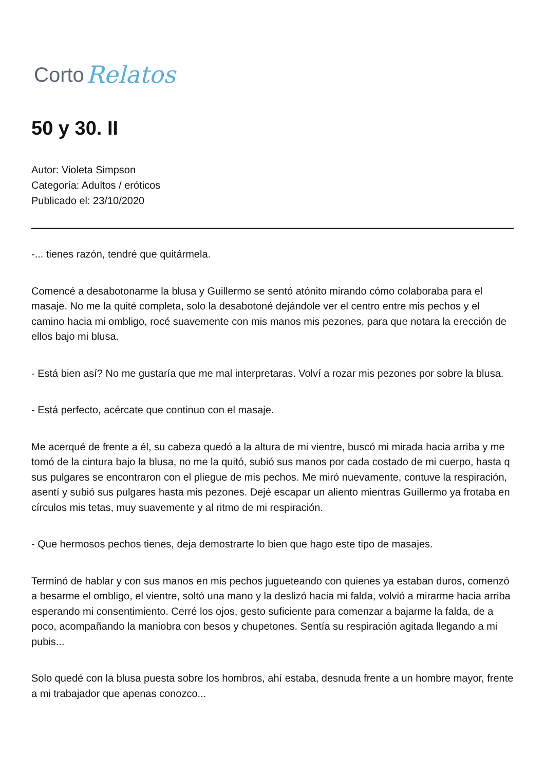Corto Relatos
50 y 30. II
Autor: Violeta Simpson
Categoría: Adultos / eróticos
Publicado el: 23/10/2020
-... tienes razón, tendré que quitármela.
Comencé a desabotonarme la blusa y Guillermo se sentó atónito mirando cómo colaboraba para el masaje. No me la quité completa, solo la desabotoné dejándole ver el centro entre mis pechos y el camino hacia mi ombligo, rocé suavemente con mis manos mis pezones, para que notara la erección de ellos bajo mi blusa.
- Está bien así? No me gustaría que me mal interpretaras. Volví a rozar mis pezones por sobre la blusa.
- Está perfecto, acércate que continuo con el masaje.
Me acerqué de frente a él, su cabeza quedó a la altura de mi vientre, buscó mi mirada hacia arriba y me tomó de la cintura bajo la blusa, no me la quitó, subió sus manos por cada costado de mi cuerpo, hasta q sus pulgares se encontraron con el pliegue de mis pechos. Me miró nuevamente, contuve la respiración, asentí y subió sus pulgares hasta mis pezones. Dejé escapar un aliento mientras Guillermo ya frotaba en círculos mis tetas, muy suavemente y al ritmo de mi respiración.
- Que hermosos pechos tienes, deja demostrarte lo bien que hago este tipo de masajes.
Terminó de hablar y con sus manos en mis pechos jugueteando con quienes ya estaban duros, comenzó a besarme el ombligo, el vientre, soltó una mano y la deslizó hacia mi falda, volvió a mirarme hacia arriba esperando mi consentimiento. Cerré los ojos, gesto suficiente para comenzar a bajarme la falda, de a poco, acompañando la maniobra con besos y chupetones. Sentía su respiración agitada llegando a mi pubis...
Solo quedé con la blusa puesta sobre los hombros, ahí estaba, desnuda frente a un hombre mayor, frente a mi trabajador que apenas conozco...